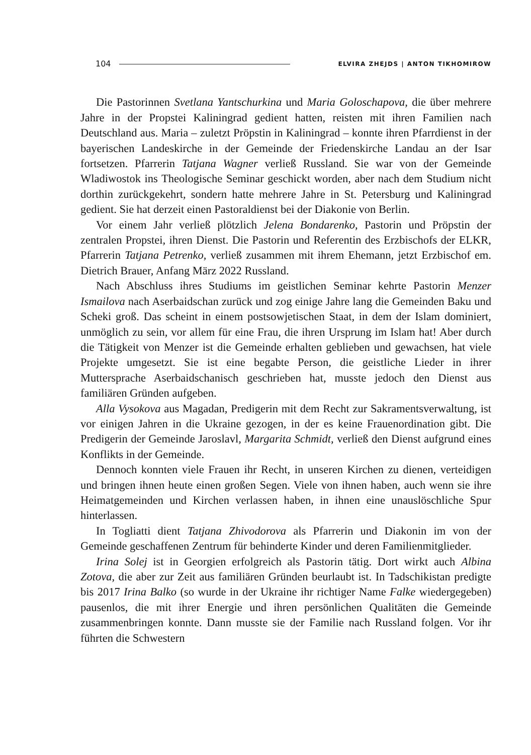104 ELVIRA ZHEJDS | ANTON TIKHOMIROW
Die Pastorinnen Svetlana Yantschurkina und Maria Goloschapova, die über mehrere Jahre in der Propstei Kaliningrad gedient hatten, reisten mit ihren Familien nach Deutschland aus. Maria – zuletzt Pröpstin in Kaliningrad – konnte ihren Pfarrdienst in der bayerischen Landeskirche in der Gemeinde der Friedenskirche Landau an der Isar fortsetzen. Pfarrerin Tatjana Wagner verließ Russland. Sie war von der Gemeinde Wladiwostok ins Theologische Seminar geschickt worden, aber nach dem Studium nicht dorthin zurückgekehrt, sondern hatte mehrere Jahre in St. Petersburg und Kaliningrad gedient. Sie hat derzeit einen Pastoraldienst bei der Diakonie von Berlin.
Vor einem Jahr verließ plötzlich Jelena Bondarenko, Pastorin und Pröpstin der zentralen Propstei, ihren Dienst. Die Pastorin und Referentin des Erzbischofs der ELKR, Pfarrerin Tatjana Petrenko, verließ zusammen mit ihrem Ehemann, jetzt Erzbischof em. Dietrich Brauer, Anfang März 2022 Russland.
Nach Abschluss ihres Studiums im geistlichen Seminar kehrte Pastorin Menzer Ismailova nach Aserbaidschan zurück und zog einige Jahre lang die Gemeinden Baku und Scheki groß. Das scheint in einem postsowjetischen Staat, in dem der Islam dominiert, unmöglich zu sein, vor allem für eine Frau, die ihren Ursprung im Islam hat! Aber durch die Tätigkeit von Menzer ist die Gemeinde erhalten geblieben und gewachsen, hat viele Projekte umgesetzt. Sie ist eine begabte Person, die geistliche Lieder in ihrer Muttersprache Aserbaidschanisch geschrieben hat, musste jedoch den Dienst aus familiären Gründen aufgeben.
Alla Vysokova aus Magadan, Predigerin mit dem Recht zur Sakramentsverwaltung, ist vor einigen Jahren in die Ukraine gezogen, in der es keine Frauenordination gibt. Die Predigerin der Gemeinde Jaroslavl, Margarita Schmidt, verließ den Dienst aufgrund eines Konflikts in der Gemeinde.
Dennoch konnten viele Frauen ihr Recht, in unseren Kirchen zu dienen, verteidigen und bringen ihnen heute einen großen Segen. Viele von ihnen haben, auch wenn sie ihre Heimatgemeinden und Kirchen verlassen haben, in ihnen eine unauslöschliche Spur hinterlassen.
In Togliatti dient Tatjana Zhivodorova als Pfarrerin und Diakonin im von der Gemeinde geschaffenen Zentrum für behinderte Kinder und deren Familienmitglieder.
Irina Solej ist in Georgien erfolgreich als Pastorin tätig. Dort wirkt auch Albina Zotova, die aber zur Zeit aus familiären Gründen beurlaubt ist. In Tadschikistan predigte bis 2017 Irina Balko (so wurde in der Ukraine ihr richtiger Name Falke wiedergegeben) pausenlos, die mit ihrer Energie und ihren persönlichen Qualitäten die Gemeinde zusammenbringen konnte. Dann musste sie der Familie nach Russland folgen. Vor ihr führten die Schwestern